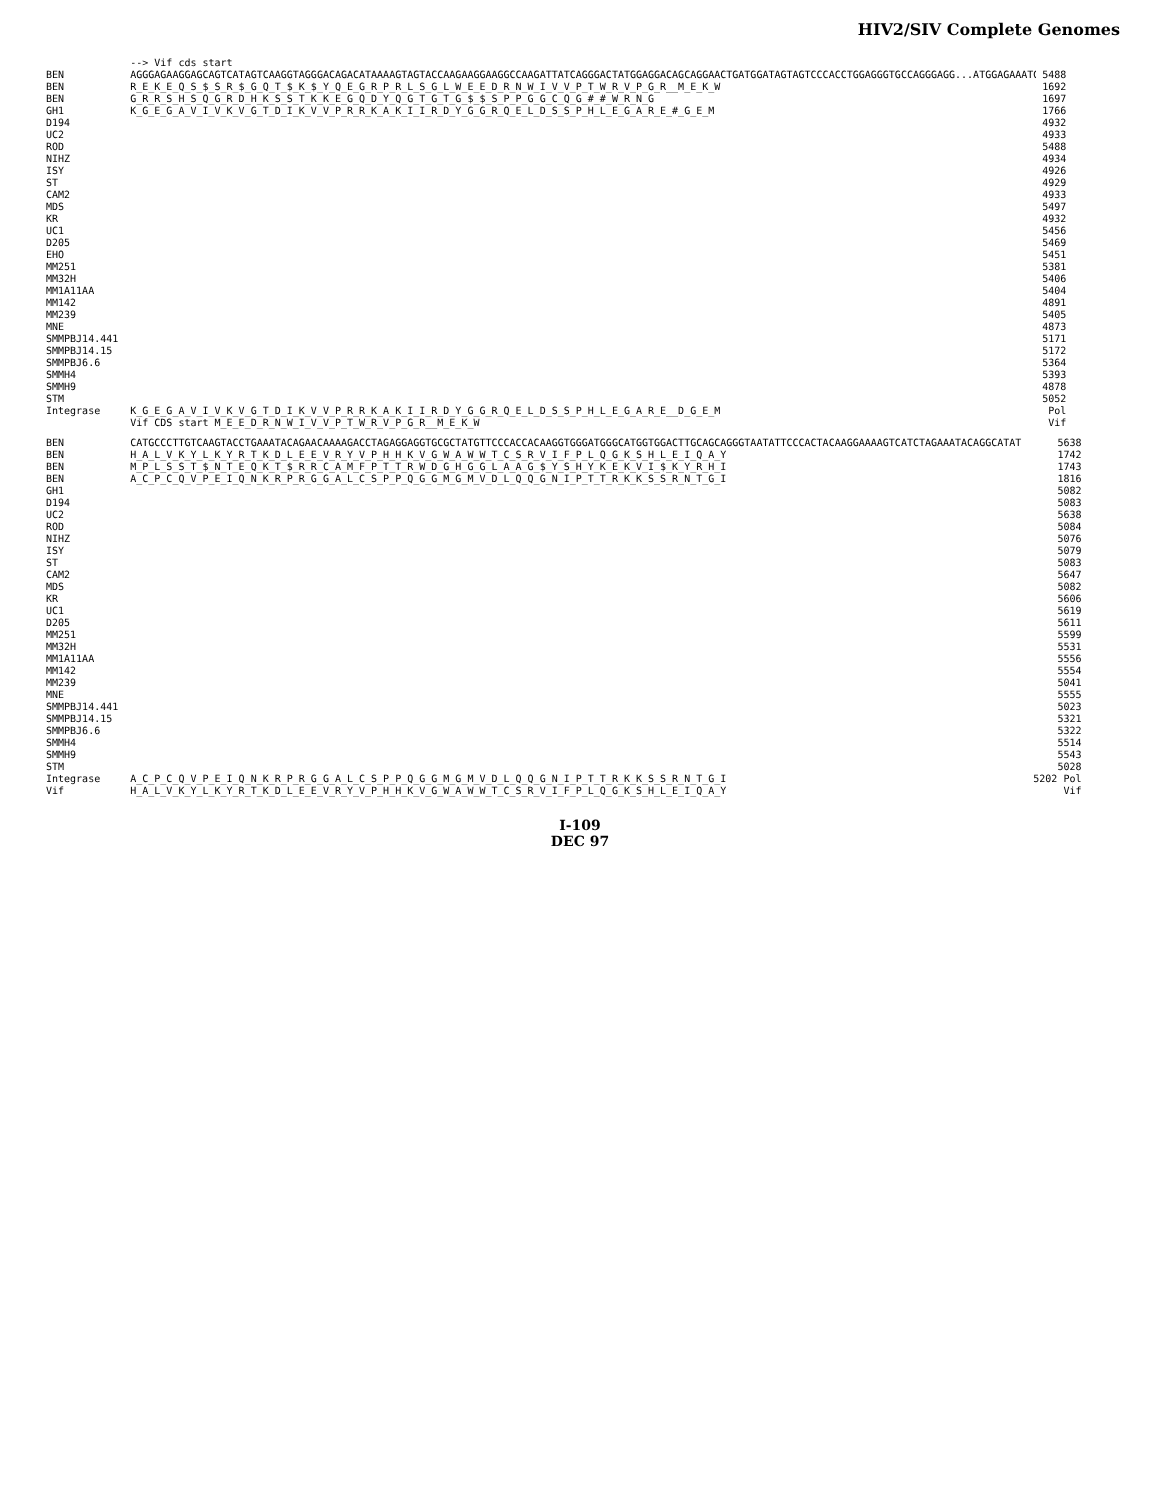HIV2/SIV Complete Genomes
| | --> Vif cds start | |
| BEN | AGGGAGAAGGAGCAGTCATAGTCAAGGTAGGGACAGACATAAAAGTAGTACCAAGAAGGAAGGCCAAGATTATCAGGGACTATGGAGGACAGCAGGAACTGATGGATAGTAGTCCCACCTGGAGGGTGCCAGGGAGG...ATGGAGAAATGG | 5488 |
| BEN | R_E_K_E_Q_S_$_S_R_$_G_Q_T_$_K_$_Y_Q_E_G_R_P_R_L_S_G_L_W_E_E_D_R_N_W_I_V_V_P_T_W_R_V_P_G_R__M_E_K_W | 1692 |
| BEN | G_R_R_S_H_S_Q_G_R_D_H_K_S_S_T_K_K_E_G_Q_D_Y_Q_G_T_G_T_G_$_$_S_P_P_G_G_C_Q_G_#_#_W_R_N_G | 1697 |
| GH1 | K_G_E_G_A_V_I_V_K_V_G_T_D_I_K_V_V_P_R_R_K_A_K_I_I_R_D_Y_G_G_R_Q_E_L_D_S_S_P_H_L_E_G_A_R_E_#_G_E_M | 1766 |
| D194 | | 4932 |
| UC2 | | 4933 |
| ROD | | 5488 |
| NIHZ | | 4934 |
| ISY | | 4926 |
| ST | | 4929 |
| CAM2 | | 4933 |
| MDS | | 5497 |
| KR | | 4932 |
| UC1 | | 5456 |
| D205 | | 5469 |
| EHO | | 5451 |
| MM251 | | 5381 |
| MM32H | | 5406 |
| MM1A11AA | | 5404 |
| MM142 | | 4891 |
| MM239 | | 5405 |
| MNE | | 4873 |
| SMMPBJ14.441 | | 5171 |
| SMMPBJ14.15 | | 5172 |
| SMMPBJ6.6 | | 5364 |
| SMMH4 | | 5393 |
| SMMH9 | | 4878 |
| STM | | 5052 |
| Integrase | K_G_E_G_A_V_I_V_K_V_G_T_D_I_K_V_V_P_R_R_K_A_K_I_I_R_D_Y_G_G_R_Q_E_L_D_S_S_P_H_L_E_G_A_R_E__D_G_E_M | Pol |
| | Vif CDS start M_E_E_D_R_N_W_I_V_V_P_T_W_R_V_P_G_R__M_E_K_W | Vif |
| BEN | CATGCCCTTGTCAAGTACCTGAAATACAGAACAAAAGACCTAGAGGAGGTGCGCTATGTTCCCACCACAAGGTGGGATGGGCATGGTGGACTTGCAGCAGGGTAATATTCCCACTACAAGGAAAAGTCATCTAGAAATACAGGCATAT | 5638 |
| BEN | H_A_L_V_K_Y_L_K_Y_R_T_K_D_L_E_E_V_R_Y_V_P_H_H_K_V_G_W_A_W_W_T_C_S_R_V_I_F_P_L_Q_G_K_S_H_L_E_I_Q_A_Y | 1742 |
| BEN | M_P_L_S_S_T_$_N_T_E_Q_K_T_$_R_R_C_A_M_F_P_T_T_R_W_D_G_H_G_G_L_A_A_G_$_Y_S_H_Y_K_E_K_V_I_$_K_Y_R_H_I | 1743 |
| BEN | A_C_P_C_Q_V_P_E_I_Q_N_K_R_P_R_G_G_A_L_C_S_P_P_Q_G_G_M_G_M_V_D_L_Q_Q_G_N_I_P_T_T_R_K_K_S_S_R_N_T_G_I | 1816 |
| GH1 | | 5082 |
| D194 | | 5083 |
| UC2 | | 5638 |
| ROD | | 5084 |
| NIHZ | | 5076 |
| ISY | | 5079 |
| ST | | 5083 |
| CAM2 | | 5647 |
| MDS | | 5082 |
| KR | | 5606 |
| UC1 | | 5619 |
| D205 | | 5611 |
| MM251 | | 5599 |
| MM32H | | 5531 |
| MM1A11AA | | 5556 |
| MM142 | | 5554 |
| MM239 | | 5041 |
| MNE | | 5555 |
| SMMPBJ14.441 | | 5023 |
| SMMPBJ14.15 | | 5321 |
| SMMPBJ6.6 | | 5322 |
| SMMH4 | | 5514 |
| SMMH9 | | 5543 |
| STM | | 5028 |
| Integrase | A_C_P_C_Q_V_P_E_I_Q_N_K_R_P_R_G_G_A_L_C_S_P_P_Q_G_G_M_G_M_V_D_L_Q_Q_G_N_I_P_T_T_R_K_K_S_S_R_N_T_G_I | 5202 Pol |
| Vif | H_A_L_V_K_Y_L_K_Y_R_T_K_D_L_E_E_V_R_Y_V_P_H_H_K_V_G_W_A_W_W_T_C_S_R_V_I_F_P_L_Q_G_K_S_H_L_E_I_Q_A_Y | Vif |
I-109
DEC 97